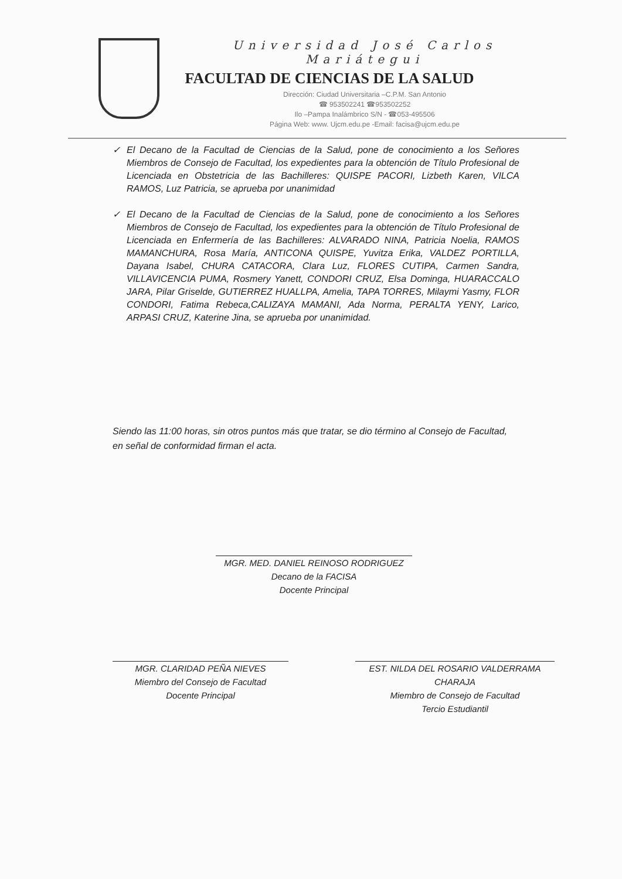Universidad José Carlos Mariátegui
FACULTAD DE CIENCIAS DE LA SALUD
Dirección: Ciudad Universitaria –C.P.M. San Antonio
☎ 953502241 ☎953502252
Ilo –Pampa Inalámbrico S/N - ☎053-495506
Página Web: www. Ujcm.edu.pe -Email: facisa@ujcm.edu.pe
✓ El Decano de la Facultad de Ciencias de la Salud, pone de conocimiento a los Señores Miembros de Consejo de Facultad, los expedientes para la obtención de Título Profesional de Licenciada en Obstetricia de las Bachilleres: QUISPE PACORI, Lizbeth Karen, VILCA RAMOS, Luz Patricia, se aprueba por unanimidad
✓ El Decano de la Facultad de Ciencias de la Salud, pone de conocimiento a los Señores Miembros de Consejo de Facultad, los expedientes para la obtención de Título Profesional de Licenciada en Enfermería de las Bachilleres: ALVARADO NINA, Patricia Noelia, RAMOS MAMANCHURA, Rosa María, ANTICONA QUISPE, Yuvitza Erika, VALDEZ PORTILLA, Dayana Isabel, CHURA CATACORA, Clara Luz, FLORES CUTIPA, Carmen Sandra, VILLAVICENCIA PUMA, Rosmery Yanett, CONDORI CRUZ, Elsa Dominga, HUARACCALO JARA, Pilar Griselde, GUTIERREZ HUALLPA, Amelia, TAPA TORRES, Milaymi Yasmy, FLOR CONDORI, Fatima Rebeca,CALIZAYA MAMANI, Ada Norma, PERALTA YENY, Larico, ARPASI CRUZ, Katerine Jina, se aprueba por unanimidad.
Siendo las 11:00 horas, sin otros puntos más que tratar, se dio término al Consejo de Facultad, en señal de conformidad firman el acta.
MGR. MED. DANIEL REINOSO RODRIGUEZ
Decano de la FACISA
Docente Principal
MGR. CLARIDAD PEÑA NIEVES
Miembro del Consejo de Facultad
Docente Principal
EST. NILDA DEL ROSARIO VALDERRAMA CHARAJA
Miembro de Consejo de Facultad
Tercio Estudiantil